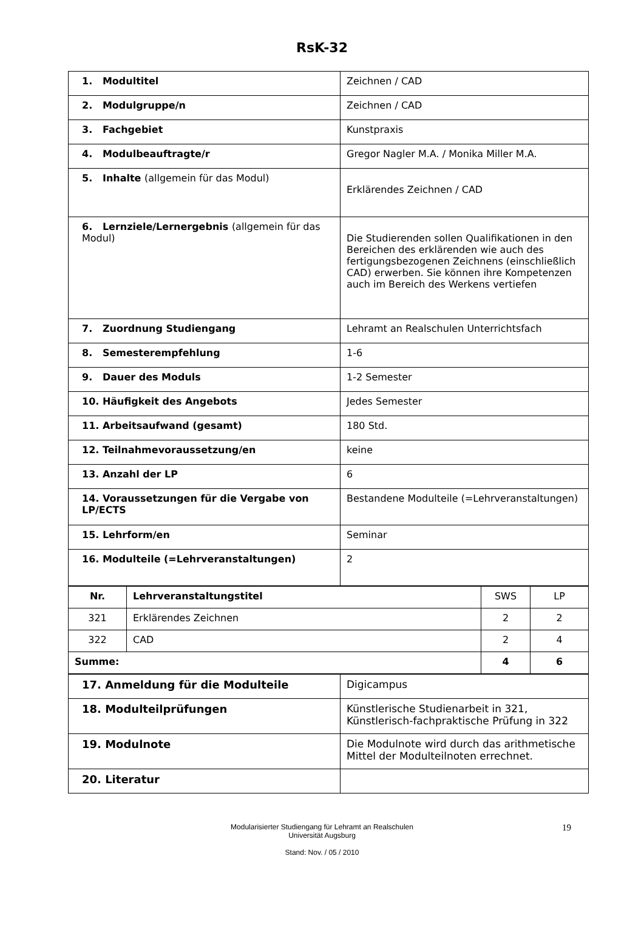RsK-32
| 1. Modultitel | Zeichnen / CAD |
| 2. Modulgruppe/n | Zeichnen / CAD |
| 3. Fachgebiet | Kunstpraxis |
| 4. Modulbeauftragte/r | Gregor Nagler M.A. / Monika Miller M.A. |
| 5. Inhalte (allgemein für das Modul) | Erklärendes Zeichnen / CAD |
| 6. Lernziele/Lernergebnis (allgemein für das Modul) | Die Studierenden sollen Qualifikationen in den Bereichen des erklärenden wie auch des fertigungsbezogenen Zeichnens (einschließlich CAD) erwerben. Sie können ihre Kompetenzen auch im Bereich des Werkens vertiefen |
| 7. Zuordnung Studiengang | Lehramt an Realschulen Unterrichtsfach |
| 8. Semesterempfehlung | 1-6 |
| 9. Dauer des Moduls | 1-2 Semester |
| 10. Häufigkeit des Angebots | Jedes Semester |
| 11. Arbeitsaufwand (gesamt) | 180 Std. |
| 12. Teilnahmevoraussetzung/en | keine |
| 13. Anzahl der LP | 6 |
| 14. Voraussetzungen für die Vergabe von LP/ECTS | Bestandene Modulteile (=Lehrveranstaltungen) |
| 15. Lehrform/en | Seminar |
| 16. Modulteile (=Lehrveranstaltungen) | 2 |
| Nr. | Lehrveranstaltungstitel | SWS | LP |
| --- | --- | --- | --- |
| 321 | Erklärendes Zeichnen | 2 | 2 |
| 322 | CAD | 2 | 4 |
| Summe: | | 4 | 6 |
| 17. Anmeldung für die Modulteile | Digicampus |
| 18. Modulteilprüfungen | Künstlerische Studienarbeit in 321, Künstlerisch-fachpraktische Prüfung in 322 |
| 19. Modulnote | Die Modulnote wird durch das arithmetische Mittel der Modulteilnoten errechnet. |
| 20. Literatur | |
Modularisierter Studiengang für Lehramt an Realschulen
Universität Augsburg
Stand: Nov. / 05 / 2010
19